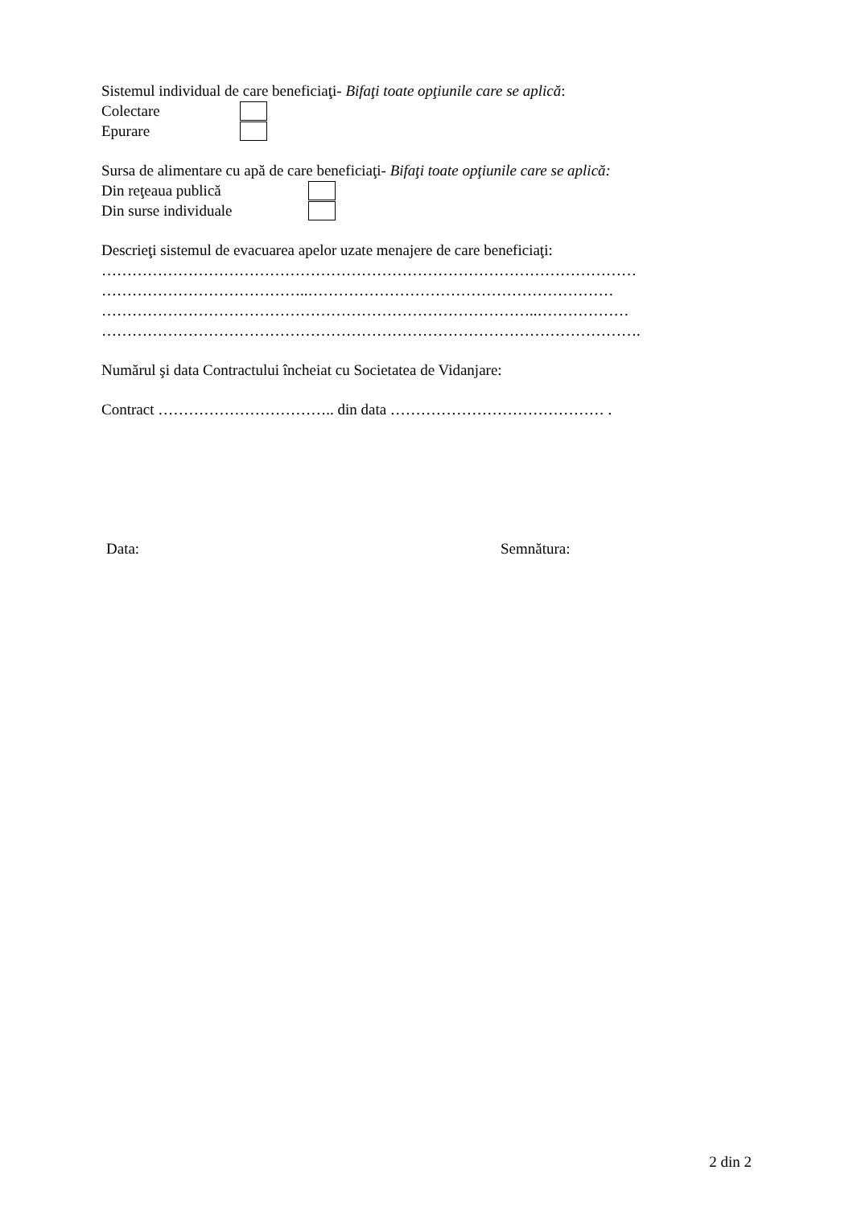Sistemul individual de care beneficiaţi- Bifaţi toate opţiunile care se aplică:
Colectare
Epurare
Sursa de alimentare cu apă de care beneficiaţi- Bifaţi toate opţiunile care se aplică:
Din reţeaua publică
Din surse individuale
Descrieţi sistemul de evacuarea apelor uzate menajere de care beneficiaţi:
……………………………………………………………………………………………
…………………………………..……………………………………………………
…………………………………………………………………………..………………
…………………………………………………………………………………………….
Numărul şi data Contractului încheiat cu Societatea de Vidanjare:
Contract …………………………….. din data …………………………………… .
Data: Semnătura:
2 din 2